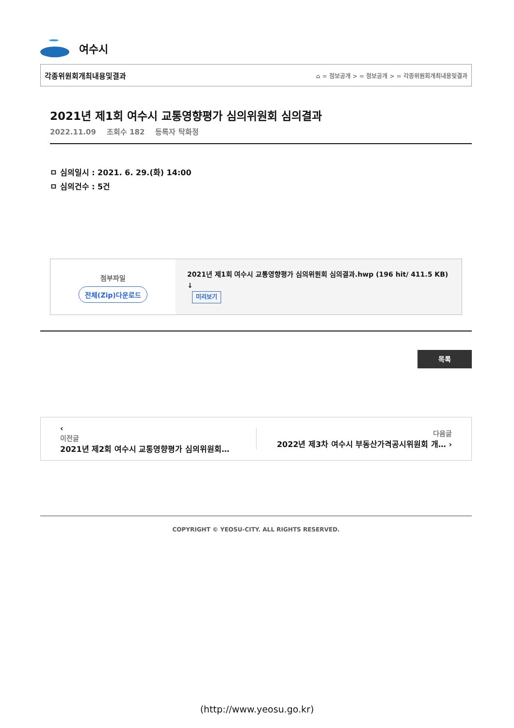여수시
각종위원회개최내용및결과 ⌂ = 정보공개 > = 정보공개 > = 각종위원회개최내용및결과
2021년 제1회 여수시 교통영향평가 심의위원회 심의결과
2022.11.09 조회수 182 등록자 탁화정
ㅁ 심의일시 : 2021. 6. 29.(화) 14:00
ㅁ 심의건수 : 5건
첨부파일
전체(Zip)다운로드
2021년 제1회 여수시 교통영향평가 심의위원회 심의결과.hwp (196 hit/ 411.5 KB) ↓
미리보기
목록
‹
이전글
2021년 제2회 여수시 교통영향평가 심의위원회…
다음글
2022년 제3차 여수시 부동산가격공시위원회 개… ›
COPYRIGHT © YEOSU-CITY. ALL RIGHTS RESERVED.
(http://www.yeosu.go.kr)